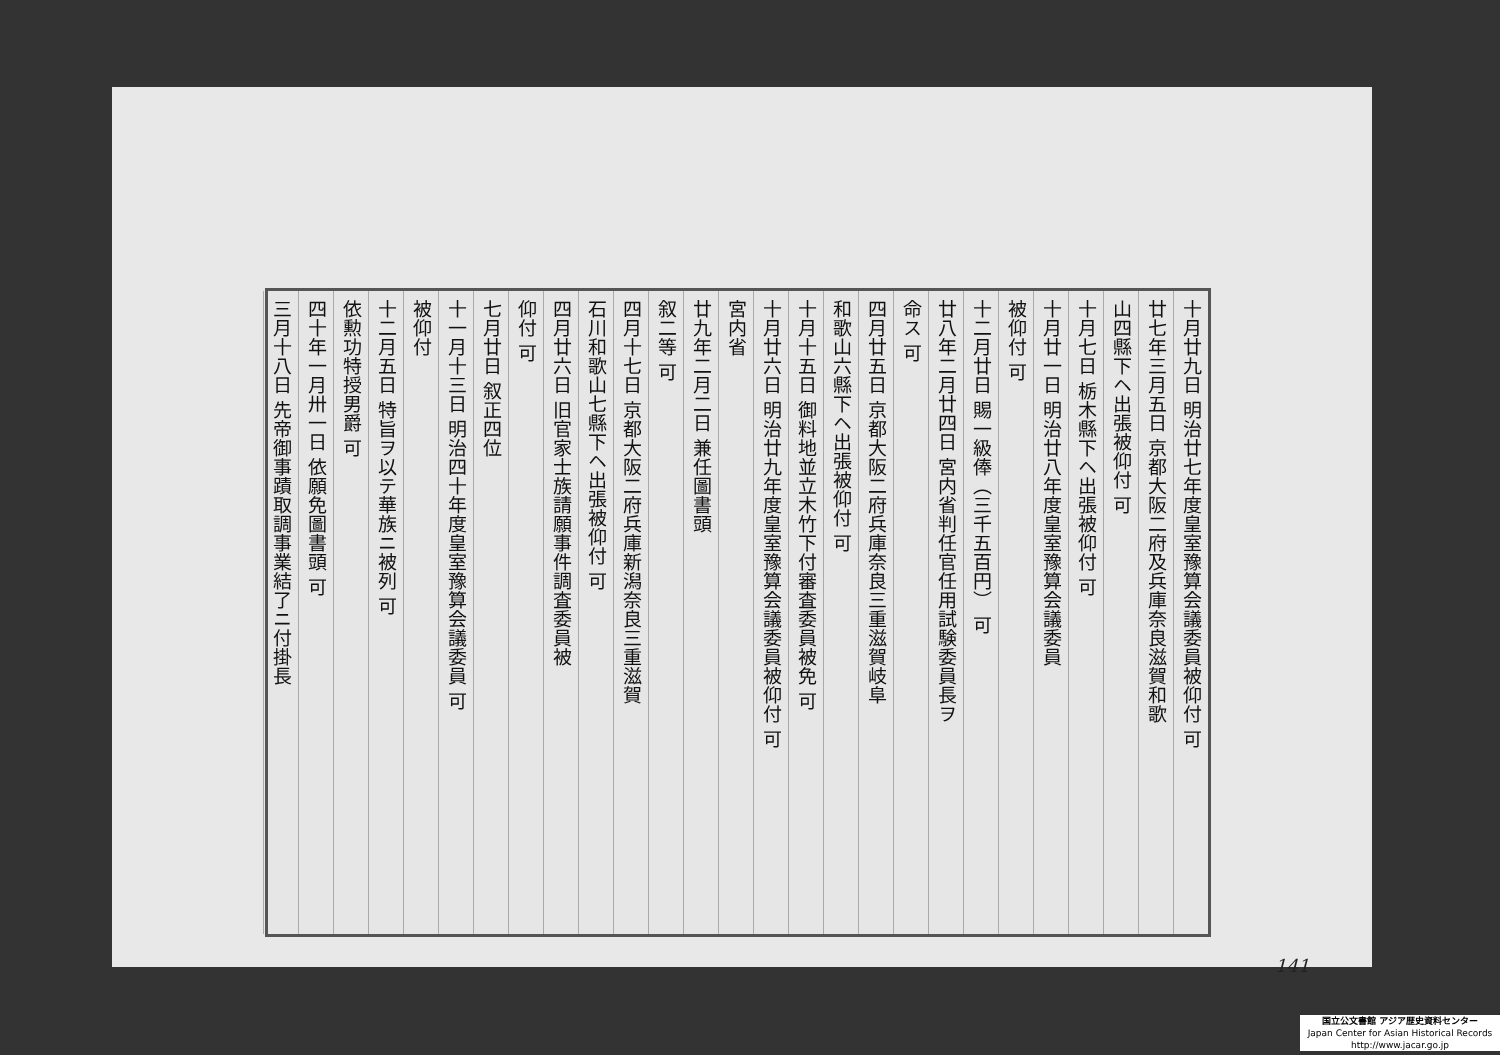十月廿九日 明治廿七年度皇室豫算会議委員被仰付 可
廿七年三月五日 京都大阪二府及兵庫奈良滋賀和歌
山四縣下ヘ出張被仰付 可
十月七日 栃木縣下ヘ出張被仰付 可
十月廿一日 明治廿八年度皇室豫算会議委員
被仰付 可
十二月廿日 賜一級俸（三千五百円） 可
廿八年二月廿四日 宮内省判任官任用試験委員長ヲ
命ス 可
四月廿五日 京都大阪二府兵庫奈良三重滋賀岐阜
和歌山六縣下ヘ出張被仰付 可
十月十五日 御料地並立木竹下付審査委員被免 可
十月廿六日 明治廿九年度皇室豫算会議委員被仰付 可
宮内省
廿九年二月二日 兼任圖書頭
叙二等 可
四月十七日 京都大阪二府兵庫新潟奈良三重滋賀
石川和歌山七縣下ヘ出張被仰付 可
四月廿六日 旧官家士族請願事件調査委員被
仰付 可
七月廿日 叙正四位
十一月十三日 明治四十年度皇室豫算会議委員 可
被仰付
十二月五日 特旨ヲ以テ華族ニ被列 可
依勲功特授男爵 可
四十年一月卅一日 依願免圖書頭 可
三月十八日 先帝御事蹟取調事業結了ニ付掛長
141
国立公文書館 アジア歴史資料センター
Japan Center for Asian Historical Records
http://www.jacar.go.jp